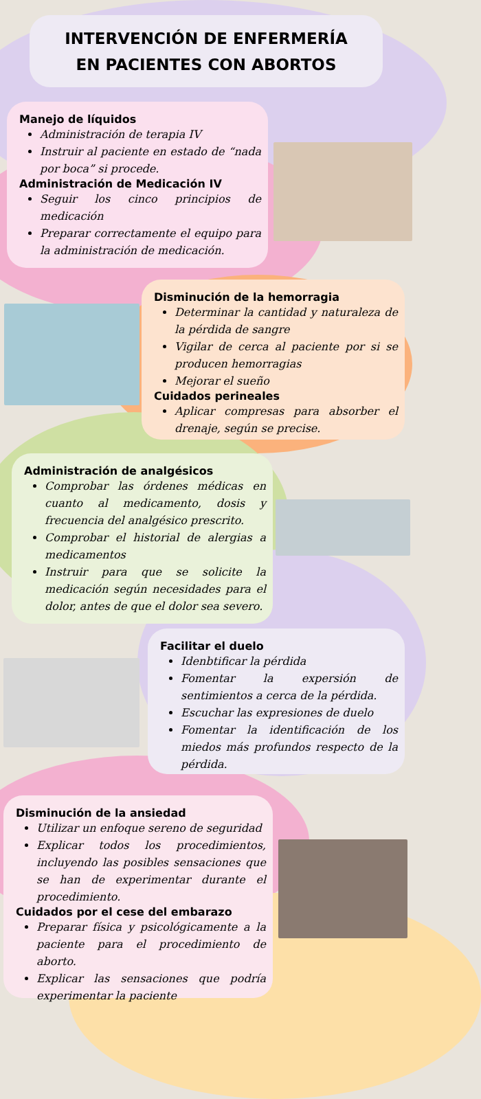INTERVENCIÓN DE ENFERMERÍA
EN PACIENTES CON ABORTOS
Manejo de líquidos
Administración de terapia IV
Instruir al paciente en estado de “nada por boca” si procede.
Administración de Medicación IV
Seguir los cinco principios de medicación
Preparar correctamente el equipo para la administración de medicación.
Disminución de la hemorragia
Determinar la cantidad y naturaleza de la pérdida de sangre
Vigilar de cerca al paciente por si se producen hemorragias
Mejorar el sueño
Cuidados perineales
Aplicar compresas para absorber el drenaje, según se precise.
Administración de analgésicos
Comprobar las órdenes médicas en cuanto al medicamento, dosis y frecuencia del analgésico prescrito.
Comprobar el historial de alergias a medicamentos
Instruir para que se solicite la medicación según necesidades para el dolor, antes de que el dolor sea severo.
Facilitar el duelo
Idenbtificar la pérdida
Fomentar la expersión de sentimientos a cerca de la pérdida.
Escuchar las expresiones de duelo
Fomentar la identificación de los miedos más profundos respecto de la pérdida.
Disminución de la ansiedad
Utilizar un enfoque sereno de seguridad
Explicar todos los procedimientos, incluyendo las posibles sensaciones que se han de experimentar durante el procedimiento.
Cuidados por el cese del embarazo
Preparar física y psicológicamente a la paciente para el procedimiento de aborto.
Explicar las sensaciones que podría experimentar la paciente